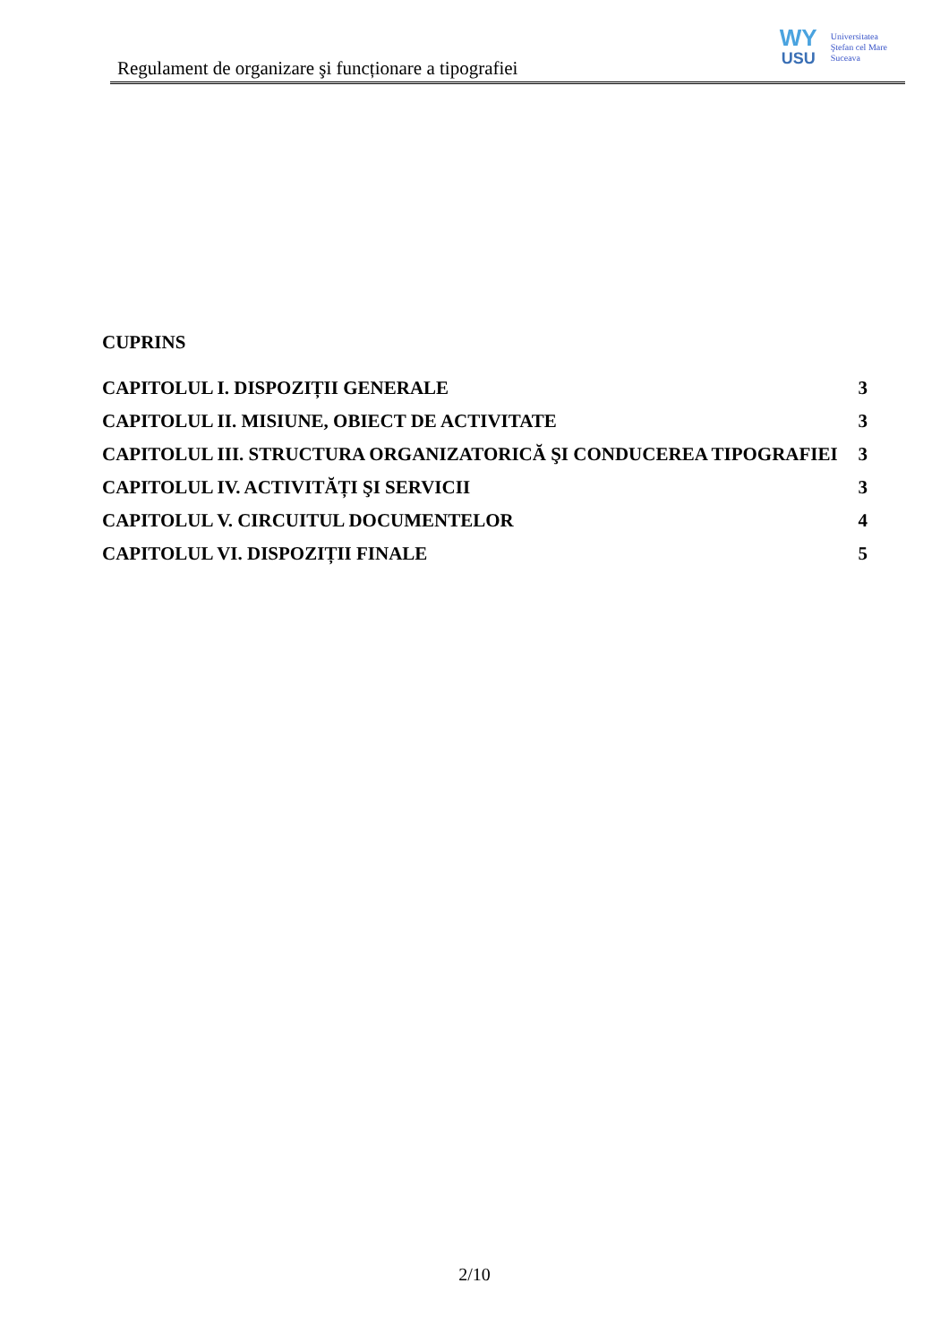Regulament de organizare şi funcționare a tipografiei
WY
USU
Universitatea
Ştefan cel Mare
Suceava
CUPRINS
CAPITOLUL I. DISPOZIȚII GENERALE 3
CAPITOLUL II. MISIUNE, OBIECT DE ACTIVITATE 3
CAPITOLUL III. STRUCTURA ORGANIZATORICĂ ŞI CONDUCEREA TIPOGRAFIEI 3
CAPITOLUL IV. ACTIVITĂȚI ŞI SERVICII 3
CAPITOLUL V. CIRCUITUL DOCUMENTELOR 4
CAPITOLUL VI. DISPOZIȚII FINALE 5
2/10